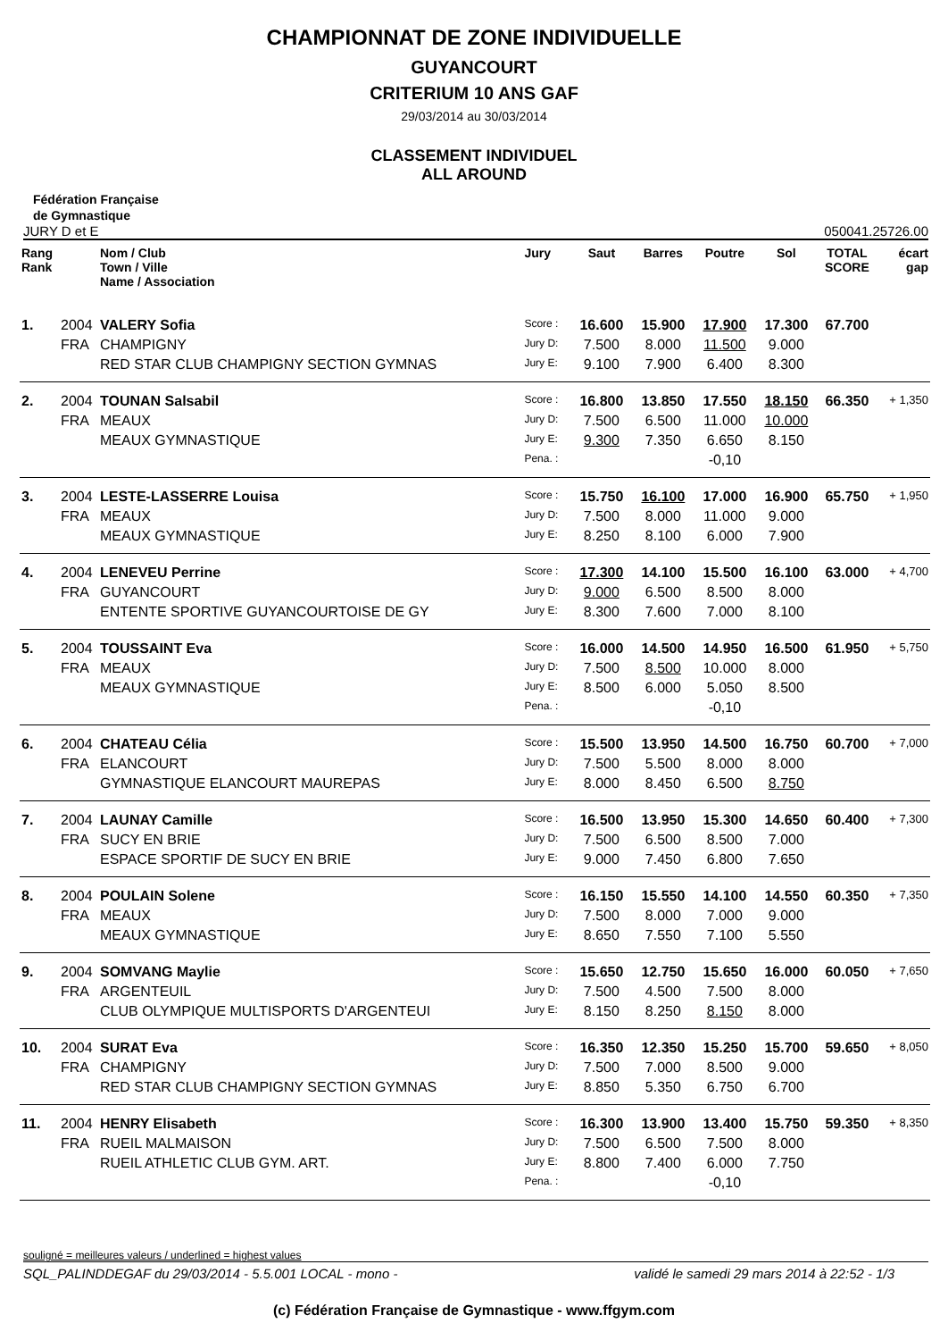CHAMPIONNAT DE ZONE INDIVIDUELLE
GUYANCOURT
CRITERIUM 10 ANS GAF
29/03/2014 au 30/03/2014
CLASSEMENT INDIVIDUEL
ALL AROUND
Fédération Française
de Gymnastique
JURY D et E 050041.25726.00
| Rang Rank | | Nom / Club Town / Ville Name / Association | Jury | Saut | Barres | Poutre | Sol | TOTAL SCORE | écart gap |
| --- | --- | --- | --- | --- | --- | --- | --- | --- | --- |
| 1. | 2004 | VALERY Sofia | Score : | 16.600 | 15.900 | 17.900 | 17.300 | 67.700 | |
| | FRA | CHAMPIGNY | Jury D: | 7.500 | 8.000 | 11.500 | 9.000 | | |
| | | RED STAR CLUB CHAMPIGNY SECTION GYMNAS | Jury E: | 9.100 | 7.900 | 6.400 | 8.300 | | |
| 2. | 2004 | TOUNAN Salsabil | Score : | 16.800 | 13.850 | 17.550 | 18.150 | 66.350 | + 1,350 |
| | FRA | MEAUX | Jury D: | 7.500 | 6.500 | 11.000 | 10.000 | | |
| | | MEAUX GYMNASTIQUE | Jury E: | 9.300 | 7.350 | 6.650 | 8.150 | | |
| | | | Pena. : | | | -0,10 | | | |
| 3. | 2004 | LESTE-LASSERRE Louisa | Score : | 15.750 | 16.100 | 17.000 | 16.900 | 65.750 | + 1,950 |
| | FRA | MEAUX | Jury D: | 7.500 | 8.000 | 11.000 | 9.000 | | |
| | | MEAUX GYMNASTIQUE | Jury E: | 8.250 | 8.100 | 6.000 | 7.900 | | |
| 4. | 2004 | LENEVEU Perrine | Score : | 17.300 | 14.100 | 15.500 | 16.100 | 63.000 | + 4,700 |
| | FRA | GUYANCOURT | Jury D: | 9.000 | 6.500 | 8.500 | 8.000 | | |
| | | ENTENTE SPORTIVE GUYANCOURTOISE DE GY | Jury E: | 8.300 | 7.600 | 7.000 | 8.100 | | |
| 5. | 2004 | TOUSSAINT Eva | Score : | 16.000 | 14.500 | 14.950 | 16.500 | 61.950 | + 5,750 |
| | FRA | MEAUX | Jury D: | 7.500 | 8.500 | 10.000 | 8.000 | | |
| | | MEAUX GYMNASTIQUE | Jury E: | 8.500 | 6.000 | 5.050 | 8.500 | | |
| | | | Pena. : | | | -0,10 | | | |
| 6. | 2004 | CHATEAU Célia | Score : | 15.500 | 13.950 | 14.500 | 16.750 | 60.700 | + 7,000 |
| | FRA | ELANCOURT | Jury D: | 7.500 | 5.500 | 8.000 | 8.000 | | |
| | | GYMNASTIQUE ELANCOURT MAUREPAS | Jury E: | 8.000 | 8.450 | 6.500 | 8.750 | | |
| 7. | 2004 | LAUNAY Camille | Score : | 16.500 | 13.950 | 15.300 | 14.650 | 60.400 | + 7,300 |
| | FRA | SUCY EN BRIE | Jury D: | 7.500 | 6.500 | 8.500 | 7.000 | | |
| | | ESPACE SPORTIF DE SUCY EN BRIE | Jury E: | 9.000 | 7.450 | 6.800 | 7.650 | | |
| 8. | 2004 | POULAIN Solene | Score : | 16.150 | 15.550 | 14.100 | 14.550 | 60.350 | + 7,350 |
| | FRA | MEAUX | Jury D: | 7.500 | 8.000 | 7.000 | 9.000 | | |
| | | MEAUX GYMNASTIQUE | Jury E: | 8.650 | 7.550 | 7.100 | 5.550 | | |
| 9. | 2004 | SOMVANG Maylie | Score : | 15.650 | 12.750 | 15.650 | 16.000 | 60.050 | + 7,650 |
| | FRA | ARGENTEUIL | Jury D: | 7.500 | 4.500 | 7.500 | 8.000 | | |
| | | CLUB OLYMPIQUE MULTISPORTS D'ARGENTEUI | Jury E: | 8.150 | 8.250 | 8.150 | 8.000 | | |
| 10. | 2004 | SURAT Eva | Score : | 16.350 | 12.350 | 15.250 | 15.700 | 59.650 | + 8,050 |
| | FRA | CHAMPIGNY | Jury D: | 7.500 | 7.000 | 8.500 | 9.000 | | |
| | | RED STAR CLUB CHAMPIGNY SECTION GYMNAS | Jury E: | 8.850 | 5.350 | 6.750 | 6.700 | | |
| 11. | 2004 | HENRY Elisabeth | Score : | 16.300 | 13.900 | 13.400 | 15.750 | 59.350 | + 8,350 |
| | FRA | RUEIL MALMAISON | Jury D: | 7.500 | 6.500 | 7.500 | 8.000 | | |
| | | RUEIL ATHLETIC CLUB GYM. ART. | Jury E: | 8.800 | 7.400 | 6.000 | 7.750 | | |
| | | | Pena. : | | | -0,10 | | | |
souligné = meilleures valeurs / underlined = highest values
SQL_PALINDDEGAF du 29/03/2014 - 5.5.001 LOCAL - mono - validé le samedi 29 mars 2014 à 22:52 - 1/3
(c) Fédération Française de Gymnastique - www.ffgym.com